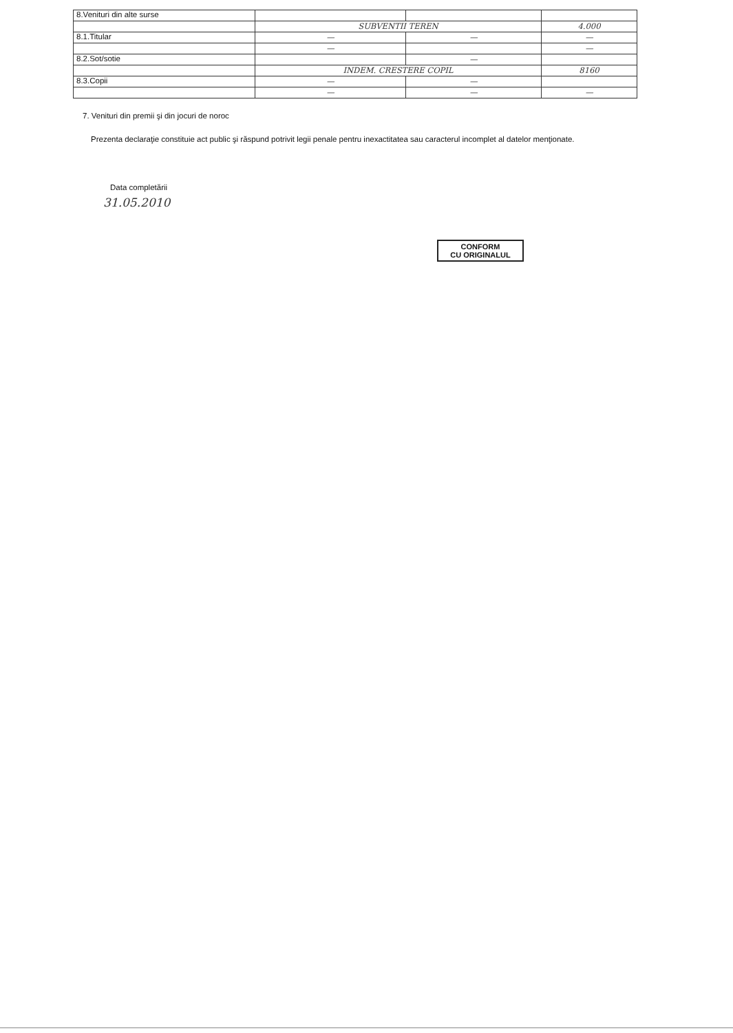| 8.Venituri din alte surse | | | |
| | SUBVENTII TEREN | | 4.000 |
| 8.1.Titular | — | — | — |
| | — | | — |
| 8.2.Sot/sotie | | — | |
| | INDEM. CRESTERE COPIL | | 8160 |
| 8.3.Copii | — | — | |
| | — | — | — |
7. Venituri din premii şi din jocuri de noroc
Prezenta declaraţie constituie act public şi răspund potrivit legii penale pentru inexactitatea sau caracterul incomplet al datelor menţionate.
Data completării
31.05.2010
CONFORM
CU ORIGINALUL